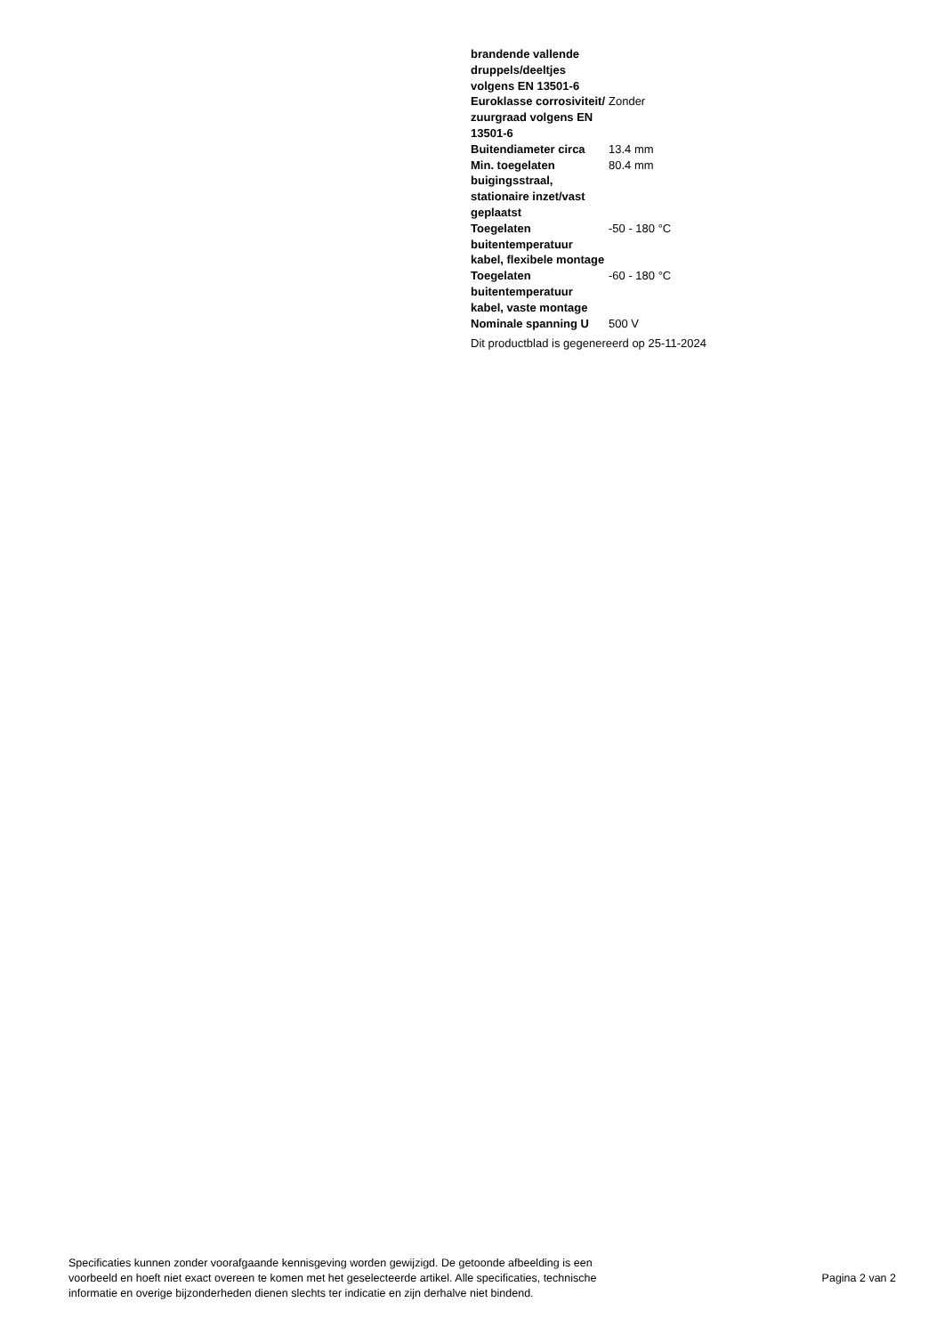| brandende vallende druppels/deeltjes volgens EN 13501-6 | |
| Euroklasse corrosiviteit/ zuurgraad volgens EN 13501-6 | Zonder |
| Buitendiameter circa | 13.4 mm |
| Min. toegelaten buigingsstraal, stationaire inzet/vast geplaatst | 80.4 mm |
| Toegelaten buitentemperatuur kabel, flexibele montage | -50 - 180 °C |
| Toegelaten buitentemperatuur kabel, vaste montage | -60 - 180 °C |
| Nominale spanning U | 500 V |
Dit productblad is gegenereerd op 25-11-2024
Specificaties kunnen zonder voorafgaande kennisgeving worden gewijzigd. De getoonde afbeelding is een
voorbeeld en hoeft niet exact overeen te komen met het geselecteerde artikel. Alle specificaties, technische
informatie en overige bijzonderheden dienen slechts ter indicatie en zijn derhalve niet bindend.
Pagina 2 van 2